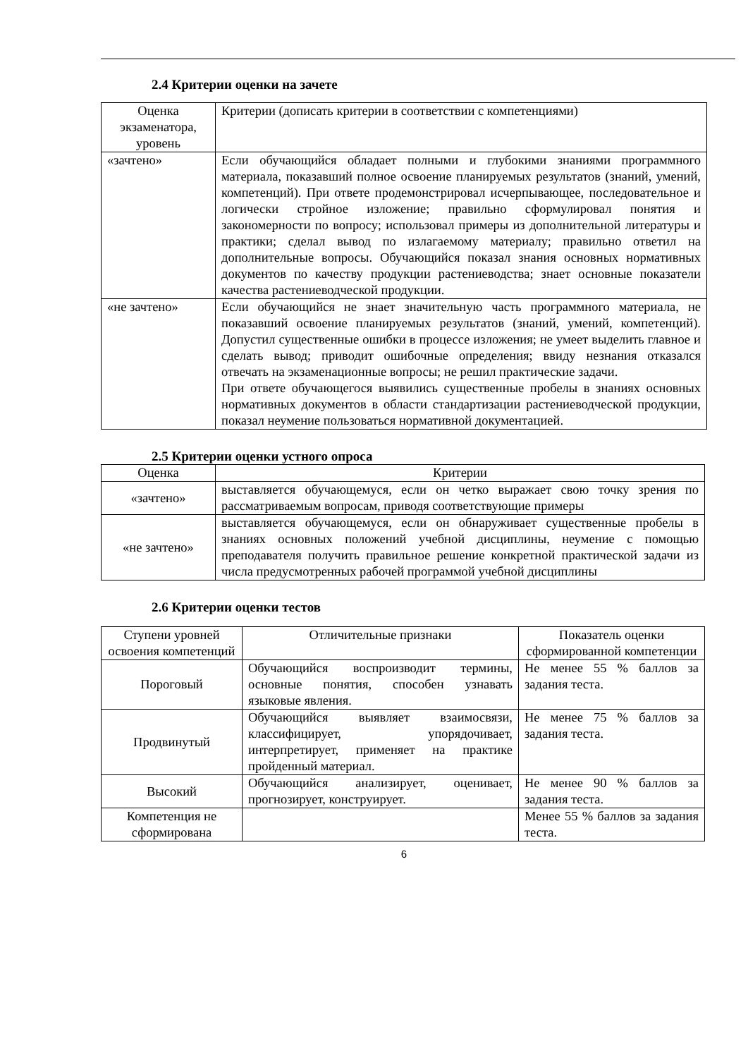2.4 Критерии оценки на зачете
| Оценка экзаменатора, уровень | Критерии (дописать критерии в соответствии с компетенциями) |
| --- | --- |
| «зачтено» | Если обучающийся обладает полными и глубокими знаниями программного материала, показавший полное освоение планируемых результатов (знаний, умений, компетенций). При ответе продемонстрировал исчерпывающее, последовательное и логически стройное изложение; правильно сформулировал понятия и закономерности по вопросу; использовал примеры из дополнительной литературы и практики; сделал вывод по излагаемому материалу; правильно ответил на дополнительные вопросы. Обучающийся показал знания основных нормативных документов по качеству продукции растениеводства; знает основные показатели качества растениеводческой продукции. |
| «не зачтено» | Если обучающийся не знает значительную часть программного материала, не показавший освоение планируемых результатов (знаний, умений, компетенций). Допустил существенные ошибки в процессе изложения; не умеет выделить главное и сделать вывод; приводит ошибочные определения; ввиду незнания отказался отвечать на экзаменационные вопросы; не решил практические задачи. При ответе обучающегося выявились существенные пробелы в знаниях основных нормативных документов в области стандартизации растениеводческой продукции, показал неумение пользоваться нормативной документацией. |
2.5 Критерии оценки устного опроса
| Оценка | Критерии |
| --- | --- |
| «зачтено» | выставляется обучающемуся, если он четко выражает свою точку зрения по рассматриваемым вопросам, приводя соответствующие примеры |
| «не зачтено» | выставляется обучающемуся, если он обнаруживает существенные пробелы в знаниях основных положений учебной дисциплины, неумение с помощью преподавателя получить правильное решение конкретной практической задачи из числа предусмотренных рабочей программой учебной дисциплины |
2.6 Критерии оценки тестов
| Ступени уровней освоения компетенций | Отличительные признаки | Показатель оценки сформированной компетенции |
| --- | --- | --- |
| Пороговый | Обучающийся воспроизводит термины, основные понятия, способен узнавать языковые явления. | Не менее 55 % баллов за задания теста. |
| Продвинутый | Обучающийся выявляет взаимосвязи, классифицирует, упорядочивает, интерпретирует, применяет на практике пройденный материал. | Не менее 75 % баллов за задания теста. |
| Высокий | Обучающийся анализирует, оценивает, прогнозирует, конструирует. | Не менее 90 % баллов за задания теста. |
| Компетенция не сформирована | | Менее 55 % баллов за задания теста. |
6